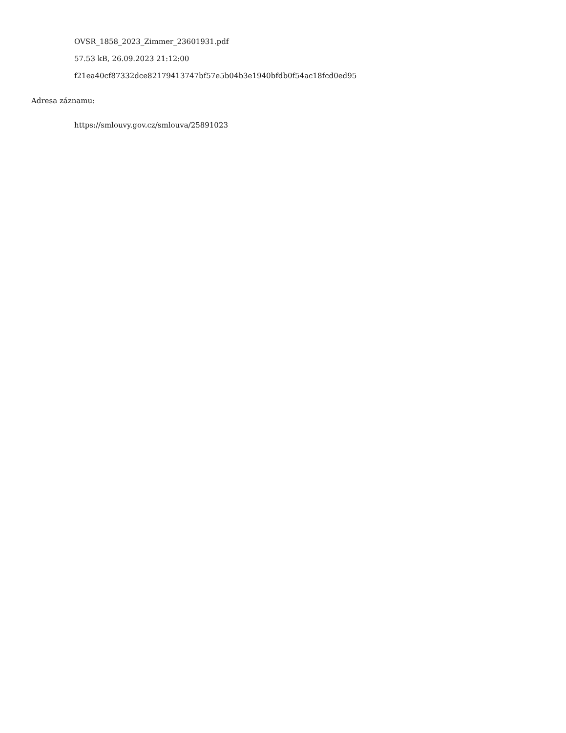OVSR_1858_2023_Zimmer_23601931.pdf
57.53 kB, 26.09.2023 21:12:00
f21ea40cf87332dce82179413747bf57e5b04b3e1940bfdb0f54ac18fcd0ed95
Adresa záznamu:
https://smlouvy.gov.cz/smlouva/25891023